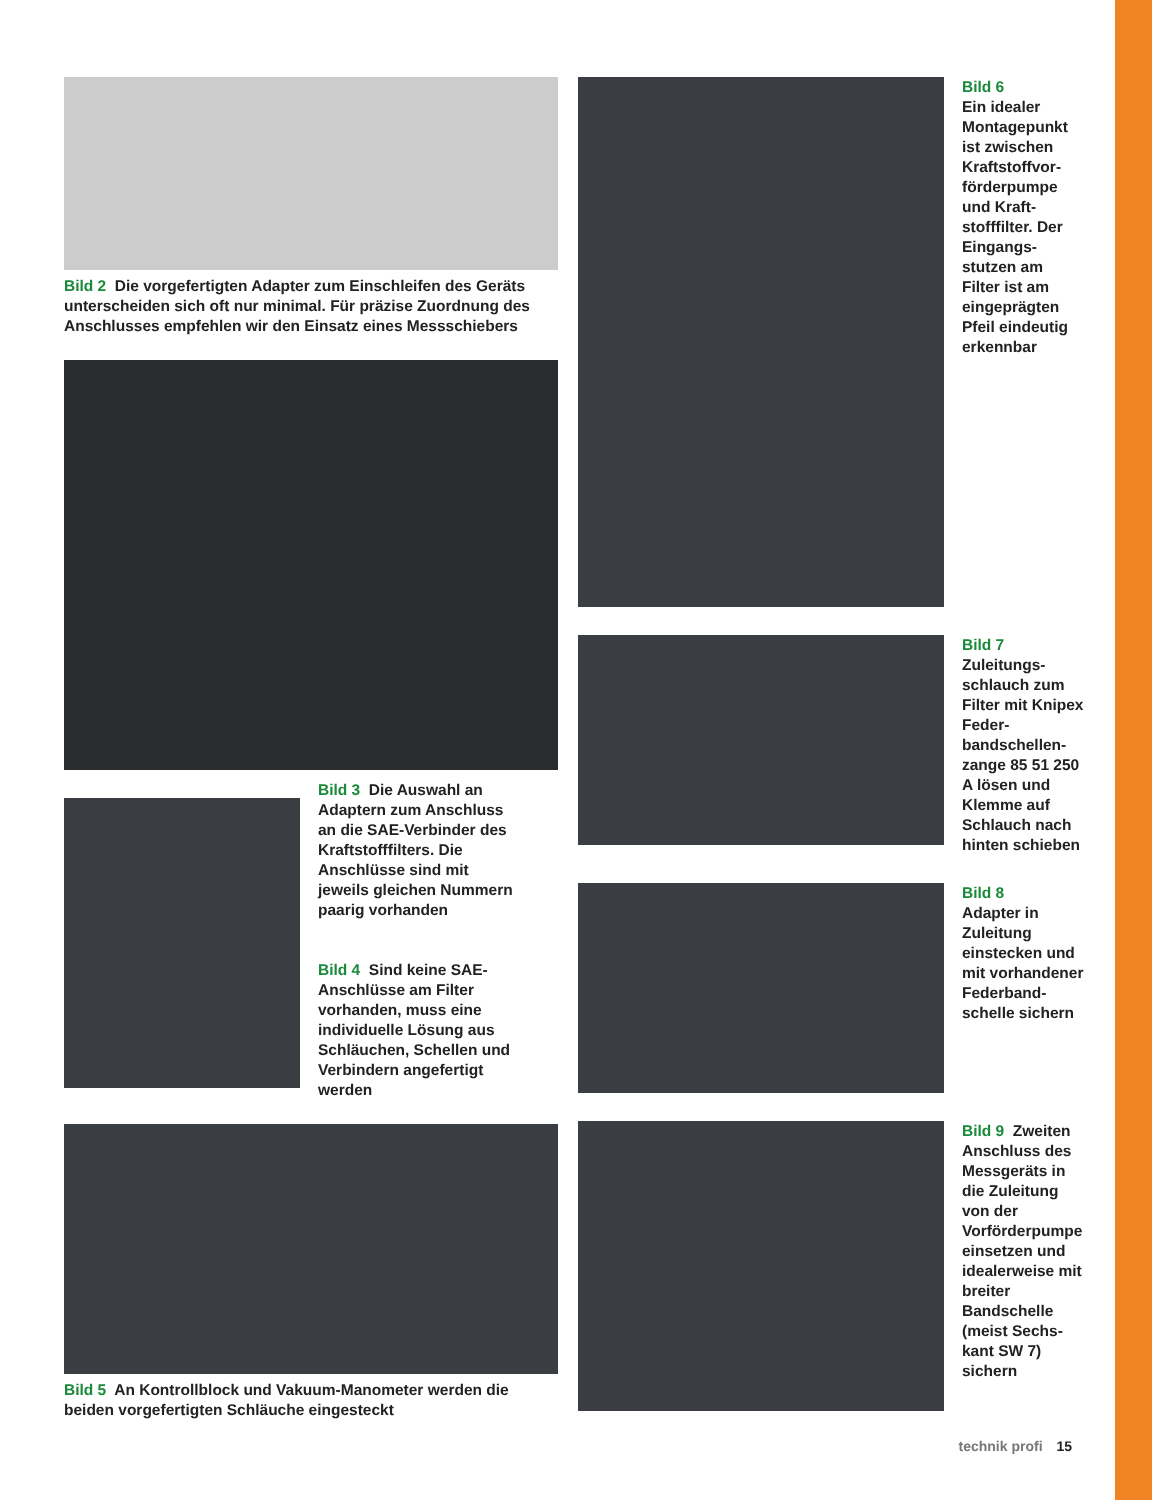Bild 2 Die vorgefertigten Adapter zum Einschleifen des Geräts unterscheiden sich oft nur minimal. Für präzise Zuordnung des Anschlusses empfehlen wir den Einsatz eines Messschiebers
Bild 3 Die Auswahl an Adaptern zum Anschluss an die SAE-Verbinder des Kraftstofffilters. Die Anschlüsse sind mit jeweils gleichen Nummern paarig vorhanden
Bild 4 Sind keine SAE-Anschlüsse am Filter vorhanden, muss eine individuelle Lösung aus Schläuchen, Schellen und Verbindern angefertigt werden
Bild 5 An Kontrollblock und Vakuum-Manometer werden die beiden vorgefertigten Schläuche eingesteckt
Bild 6
Ein idealer Montage­punkt ist zwischen Kraftstoffvor­förderpumpe und Kraft­stofffilter. Der Eingangs­stutzen am Filter ist am eingeprägten Pfeil eindeu­tig erkennbar
Bild 7
Zuleitungs­schlauch zum Filter mit Knipex Feder­bandschellen­zange 85 51 250 A lösen und Klemme auf Schlauch nach hinten schieben
Bild 8
Adapter in Zuleitung einstecken und mit vorhande­ner Federband­schelle sichern
Bild 9 Zweiten Anschluss des Messgeräts in die Zuleitung von der Vorförderpum­pe einsetzen und idealerwei­se mit breiter Bandschelle (meist Sechs­kant SW 7) sichern
technik profi 15